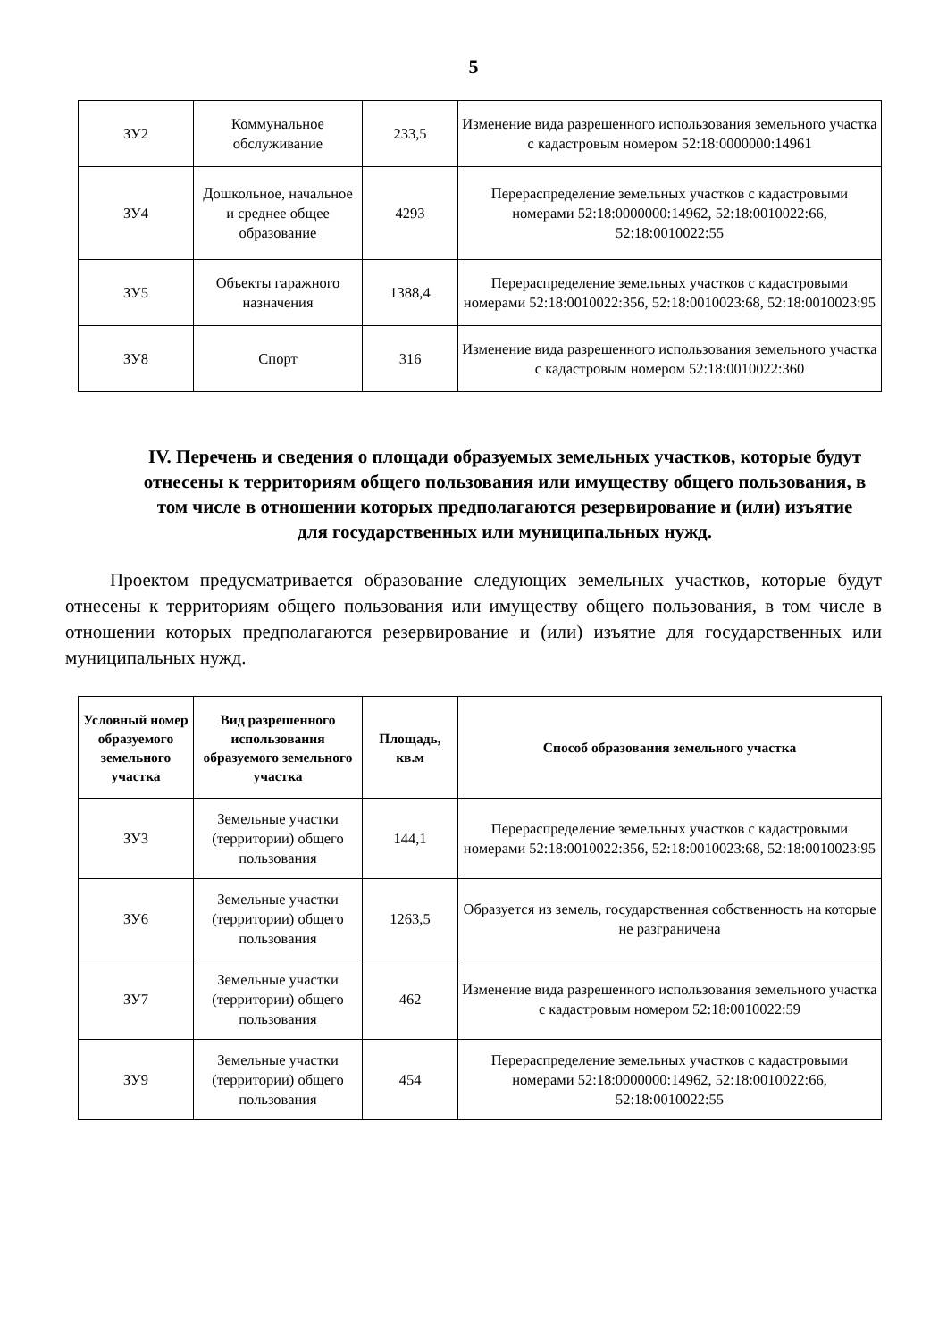5
| ЗУ2 | Коммунальное обслуживание | 233,5 | Изменение вида разрешенного использования земельного участка с кадастровым номером 52:18:0000000:14961 |
| ЗУ4 | Дошкольное, начальное и среднее общее образование | 4293 | Перераспределение земельных участков с кадастровыми номерами 52:18:0000000:14962, 52:18:0010022:66, 52:18:0010022:55 |
| ЗУ5 | Объекты гаражного назначения | 1388,4 | Перераспределение земельных участков с кадастровыми номерами 52:18:0010022:356, 52:18:0010023:68, 52:18:0010023:95 |
| ЗУ8 | Спорт | 316 | Изменение вида разрешенного использования земельного участка с кадастровым номером 52:18:0010022:360 |
IV. Перечень и сведения о площади образуемых земельных участков, которые будут отнесены к территориям общего пользования или имуществу общего пользования, в том числе в отношении которых предполагаются резервирование и (или) изъятие для государственных или муниципальных нужд.
Проектом предусматривается образование следующих земельных участков, которые будут отнесены к территориям общего пользования или имуществу общего пользования, в том числе в отношении которых предполагаются резервирование и (или) изъятие для государственных или муниципальных нужд.
| Условный номер образуемого земельного участка | Вид разрешенного использования образуемого земельного участка | Площадь, кв.м | Способ образования земельного участка |
| --- | --- | --- | --- |
| ЗУ3 | Земельные участки (территории) общего пользования | 144,1 | Перераспределение земельных участков с кадастровыми номерами 52:18:0010022:356, 52:18:0010023:68, 52:18:0010023:95 |
| ЗУ6 | Земельные участки (территории) общего пользования | 1263,5 | Образуется из земель, государственная собственность на которые не разграничена |
| ЗУ7 | Земельные участки (территории) общего пользования | 462 | Изменение вида разрешенного использования земельного участка с кадастровым номером 52:18:0010022:59 |
| ЗУ9 | Земельные участки (территории) общего пользования | 454 | Перераспределение земельных участков с кадастровыми номерами 52:18:0000000:14962, 52:18:0010022:66, 52:18:0010022:55 |